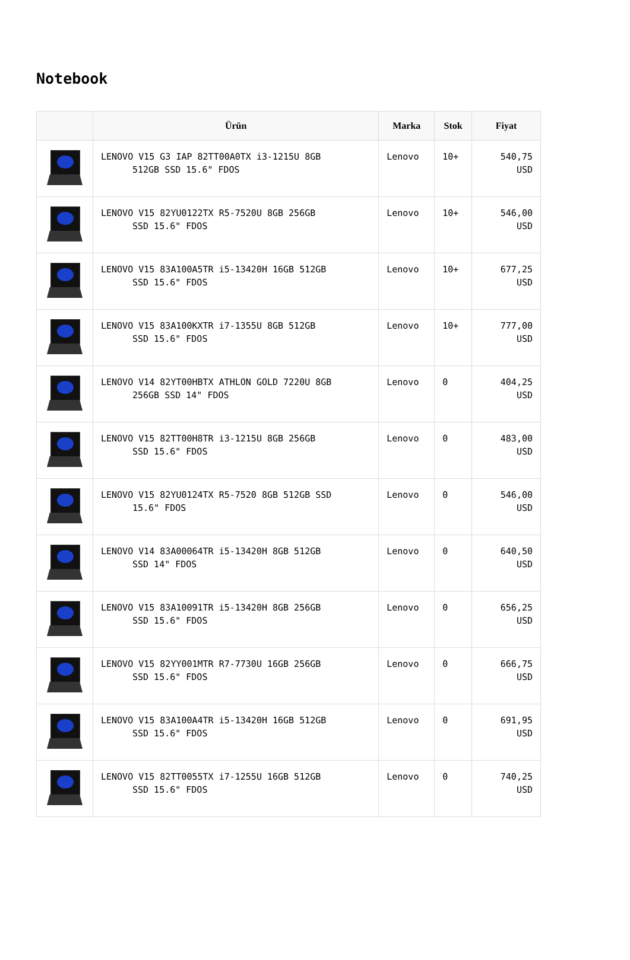Notebook
| | Ürün | Marka | Stok | Fiyat |
| --- | --- | --- | --- | --- |
| | LENOVO V15 G3 IAP 82TT00A0TX i3-1215U 8GB 512GB SSD 15.6" FDOS | Lenovo | 10+ | 540,75 USD |
| | LENOVO V15 82YU0122TX R5-7520U 8GB 256GB SSD 15.6" FDOS | Lenovo | 10+ | 546,00 USD |
| | LENOVO V15 83A100A5TR i5-13420H 16GB 512GB SSD 15.6" FDOS | Lenovo | 10+ | 677,25 USD |
| | LENOVO V15 83A100KXTR i7-1355U 8GB 512GB SSD 15.6" FDOS | Lenovo | 10+ | 777,00 USD |
| | LENOVO V14 82YT00HBTX ATHLON GOLD 7220U 8GB 256GB SSD 14" FDOS | Lenovo | 0 | 404,25 USD |
| | LENOVO V15 82TT00H8TR i3-1215U 8GB 256GB SSD 15.6" FDOS | Lenovo | 0 | 483,00 USD |
| | LENOVO V15 82YU0124TX R5-7520 8GB 512GB SSD 15.6" FDOS | Lenovo | 0 | 546,00 USD |
| | LENOVO V14 83A00064TR i5-13420H 8GB 512GB SSD 14" FDOS | Lenovo | 0 | 640,50 USD |
| | LENOVO V15 83A10091TR i5-13420H 8GB 256GB SSD 15.6" FDOS | Lenovo | 0 | 656,25 USD |
| | LENOVO V15 82YY001MTR R7-7730U 16GB 256GB SSD 15.6" FDOS | Lenovo | 0 | 666,75 USD |
| | LENOVO V15 83A100A4TR i5-13420H 16GB 512GB SSD 15.6" FDOS | Lenovo | 0 | 691,95 USD |
| | LENOVO V15 82TT0055TX i7-1255U 16GB 512GB SSD 15.6" FDOS | Lenovo | 0 | 740,25 USD |